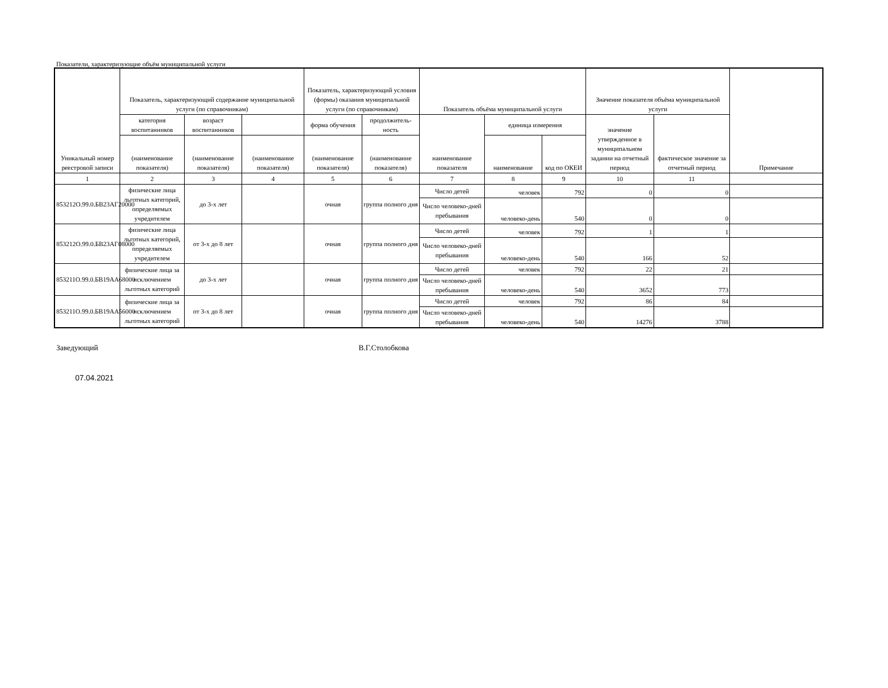Показатели, характеризующие объём муниципальной услуги
| Уникальный номер реестровой записи | Показатель, характеризующий содержание муниципальной услуги (по справочникам) | | | Показатель, характеризующий условия (формы) оказания муниципальной услуги (по справочникам) | | Показатель объёма муниципальной услуги | | | Значение показателя объёма муниципальной услуги | | Примечание |
| --- | --- | --- | --- | --- | --- | --- | --- | --- | --- | --- | --- |
| | категория воспитанников | возраст воспитанников | | форма обучения | продолжитель-ность | наименование показателя | единица измерения | | значение утвержденное в муниципальном задании на отчетный период | фактическое значение за отчетный период | |
| | (наименование показателя) | (наименование показателя) | (наименование показателя) | (наименование показателя) | (наименование показателя) | | наименование | код по ОКЕИ | | | |
| 1 | 2 | 3 | 4 | 5 | 6 | 7 | 8 | 9 | 10 | 11 | |
| 853212О.99.0.БВ23АГ20000 | физические лица льготных категорий, определяемых учредителем | до 3-х лет | | очная | группа полного дня | Число детей | человек | 792 | 0 | 0 | |
| | | | | | | Число человеко-дней пребывания | человеко-день | 540 | 0 | 0 | |
| 853212О.99.0.БВ23АГ08000 | физические лица льготных категорий, определяемых учредителем | от 3-х до 8 лет | | очная | группа полного дня | Число детей | человек | 792 | 1 | 1 | |
| | | | | | | Число человеко-дней пребывания | человеко-день | 540 | 166 | 52 | |
| 853211О.99.0.БВ19АА68000 | физические лица за исключением льготных категорий | до 3-х лет | | очная | группа полного дня | Число детей | человек | 792 | 22 | 21 | |
| | | | | | | Число человеко-дней пребывания | человеко-день | 540 | 3652 | 773 | |
| 853211О.99.0.БВ19АА56000 | физические лица за исключением льготных категорий | от 3-х до 8 лет | | очная | группа полного дня | Число детей | человек | 792 | 86 | 84 | |
| | | | | | | Число человеко-дней пребывания | человеко-день | 540 | 14276 | 3788 | |
Заведующий В.Г.Столобкова
07.04.2021